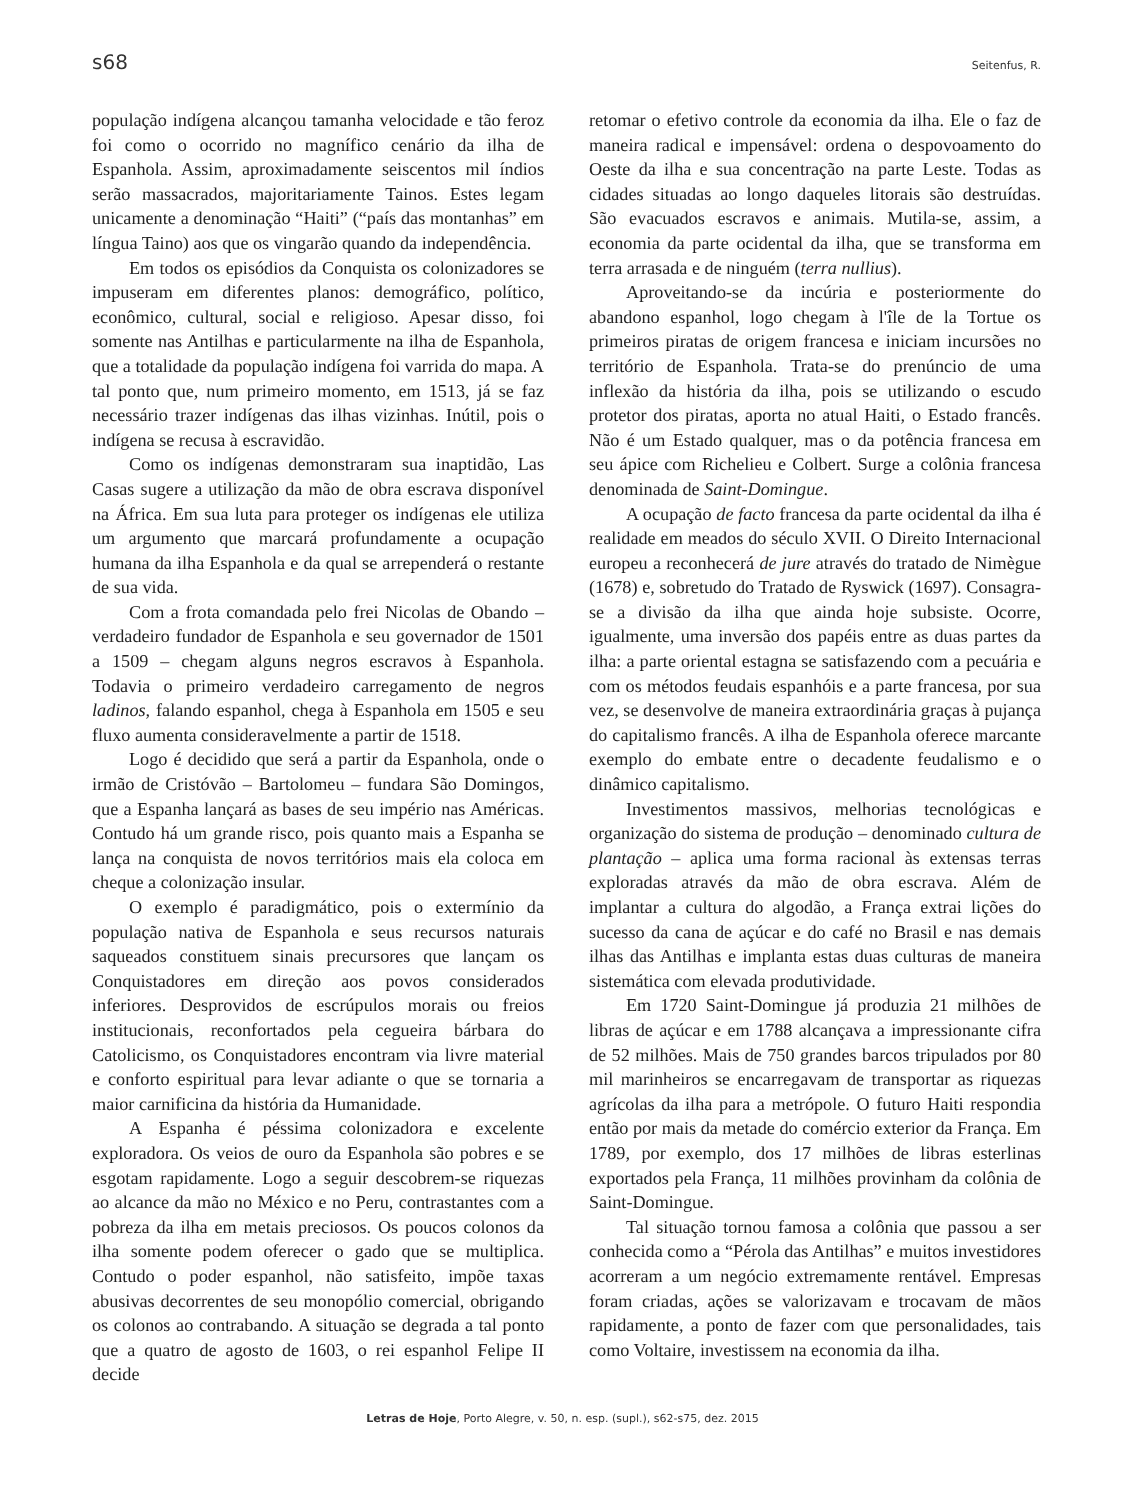s68 Seitenfus, R.
população indígena alcançou tamanha velocidade e tão feroz foi como o ocorrido no magnífico cenário da ilha de Espanhola. Assim, aproximadamente seiscentos mil índios serão massacrados, majoritariamente Tainos. Estes legam unicamente a denominação “Haiti” (“país das montanhas” em língua Taino) aos que os vingarão quando da independência.
Em todos os episódios da Conquista os colonizadores se impuseram em diferentes planos: demográfico, político, econômico, cultural, social e religioso. Apesar disso, foi somente nas Antilhas e particularmente na ilha de Espanhola, que a totalidade da população indígena foi varrida do mapa. A tal ponto que, num primeiro momento, em 1513, já se faz necessário trazer indígenas das ilhas vizinhas. Inútil, pois o indígena se recusa à escravidão.
Como os indígenas demonstraram sua inaptidão, Las Casas sugere a utilização da mão de obra escrava disponível na África. Em sua luta para proteger os indígenas ele utiliza um argumento que marcará profundamente a ocupação humana da ilha Espanhola e da qual se arrependerá o restante de sua vida.
Com a frota comandada pelo frei Nicolas de Obando – verdadeiro fundador de Espanhola e seu governador de 1501 a 1509 – chegam alguns negros escravos à Espanhola. Todavia o primeiro verdadeiro carregamento de negros ladinos, falando espanhol, chega à Espanhola em 1505 e seu fluxo aumenta consideravelmente a partir de 1518.
Logo é decidido que será a partir da Espanhola, onde o irmão de Cristóvão – Bartolomeu – fundara São Domingos, que a Espanha lançará as bases de seu império nas Américas. Contudo há um grande risco, pois quanto mais a Espanha se lança na conquista de novos territórios mais ela coloca em cheque a colonização insular.
O exemplo é paradigmático, pois o extermínio da população nativa de Espanhola e seus recursos naturais saqueados constituem sinais precursores que lançam os Conquistadores em direção aos povos considerados inferiores. Desprovidos de escrúpulos morais ou freios institucionais, reconfortados pela cegueira bárbara do Catolicismo, os Conquistadores encontram via livre material e conforto espiritual para levar adiante o que se tornaria a maior carnificina da história da Humanidade.
A Espanha é péssima colonizadora e excelente exploradora. Os veios de ouro da Espanhola são pobres e se esgotam rapidamente. Logo a seguir descobrem-se riquezas ao alcance da mão no México e no Peru, contrastantes com a pobreza da ilha em metais preciosos. Os poucos colonos da ilha somente podem oferecer o gado que se multiplica. Contudo o poder espanhol, não satisfeito, impõe taxas abusivas decorrentes de seu monopólio comercial, obrigando os colonos ao contrabando. A situação se degrada a tal ponto que a quatro de agosto de 1603, o rei espanhol Felipe II decide
retomar o efetivo controle da economia da ilha. Ele o faz de maneira radical e impensável: ordena o despovoamento do Oeste da ilha e sua concentração na parte Leste. Todas as cidades situadas ao longo daqueles litorais são destruídas. São evacuados escravos e animais. Mutila-se, assim, a economia da parte ocidental da ilha, que se transforma em terra arrasada e de ninguém (terra nullius).
Aproveitando-se da incúria e posteriormente do abandono espanhol, logo chegam à l'île de la Tortue os primeiros piratas de origem francesa e iniciam incursões no território de Espanhola. Trata-se do prenúncio de uma inflexão da história da ilha, pois se utilizando o escudo protetor dos piratas, aporta no atual Haiti, o Estado francês. Não é um Estado qualquer, mas o da potência francesa em seu ápice com Richelieu e Colbert. Surge a colônia francesa denominada de Saint-Domingue.
A ocupação de facto francesa da parte ocidental da ilha é realidade em meados do século XVII. O Direito Internacional europeu a reconhecerá de jure através do tratado de Nimègue (1678) e, sobretudo do Tratado de Ryswick (1697). Consagra-se a divisão da ilha que ainda hoje subsiste. Ocorre, igualmente, uma inversão dos papéis entre as duas partes da ilha: a parte oriental estagna se satisfazendo com a pecuária e com os métodos feudais espanhóis e a parte francesa, por sua vez, se desenvolve de maneira extraordinária graças à pujança do capitalismo francês. A ilha de Espanhola oferece marcante exemplo do embate entre o decadente feudalismo e o dinâmico capitalismo.
Investimentos massivos, melhorias tecnológicas e organização do sistema de produção – denominado cultura de plantação – aplica uma forma racional às extensas terras exploradas através da mão de obra escrava. Além de implantar a cultura do algodão, a França extrai lições do sucesso da cana de açúcar e do café no Brasil e nas demais ilhas das Antilhas e implanta estas duas culturas de maneira sistemática com elevada produtividade.
Em 1720 Saint-Domingue já produzia 21 milhões de libras de açúcar e em 1788 alcançava a impressionante cifra de 52 milhões. Mais de 750 grandes barcos tripulados por 80 mil marinheiros se encarregavam de transportar as riquezas agrícolas da ilha para a metrópole. O futuro Haiti respondia então por mais da metade do comércio exterior da França. Em 1789, por exemplo, dos 17 milhões de libras esterlinas exportados pela França, 11 milhões provinham da colônia de Saint-Domingue.
Tal situação tornou famosa a colônia que passou a ser conhecida como a “Pérola das Antilhas” e muitos investidores acorreram a um negócio extremamente rentável. Empresas foram criadas, ações se valorizavam e trocavam de mãos rapidamente, a ponto de fazer com que personalidades, tais como Voltaire, investissem na economia da ilha.
Letras de Hoje, Porto Alegre, v. 50, n. esp. (supl.), s62-s75, dez. 2015